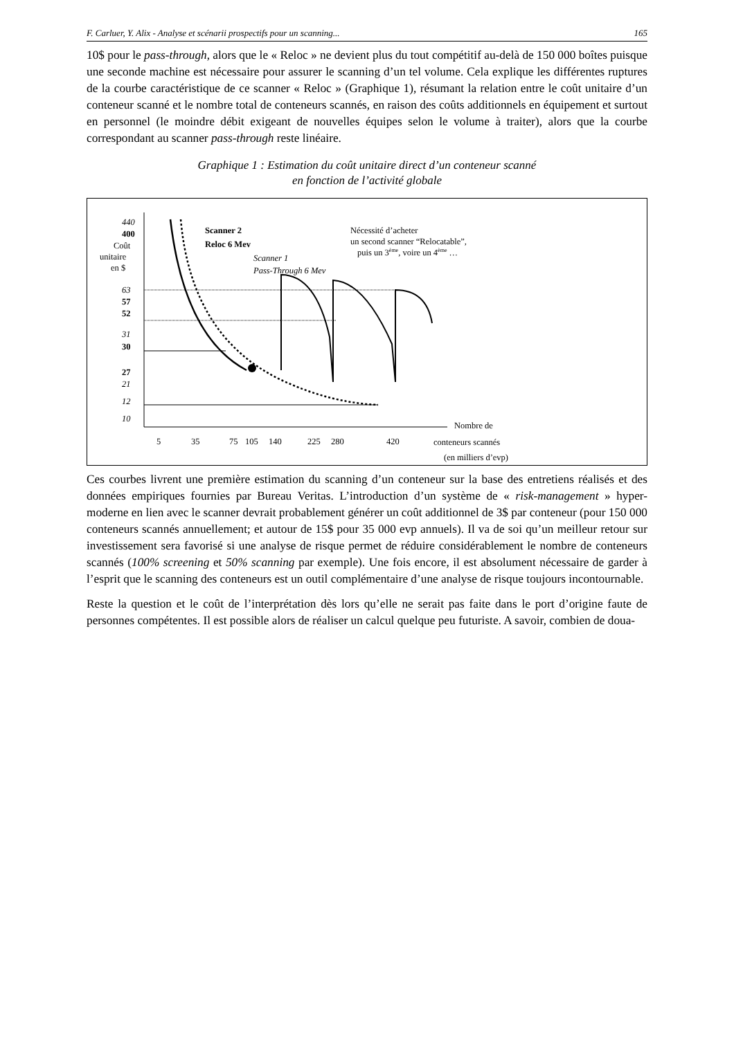F. Carluer, Y. Alix - Analyse et scénarii prospectifs pour un scanning... 165
10$ pour le pass-through, alors que le « Reloc » ne devient plus du tout compétitif au-delà de 150 000 boîtes puisque une seconde machine est nécessaire pour assurer le scanning d’un tel volume. Cela explique les différentes ruptures de la courbe caractéristique de ce scanner « Reloc » (Graphique 1), résumant la relation entre le coût unitaire d’un conteneur scanné et le nombre total de conteneurs scannés, en raison des coûts additionnels en équipement et surtout en personnel (le moindre débit exigeant de nouvelles équipes selon le volume à traiter), alors que la courbe correspondant au scanner pass-through reste linéaire.
Graphique 1 : Estimation du coût unitaire direct d’un conteneur scanné
en fonction de l’activité globale
440
400
Coût
unitaire
en $
63
57
52
31
30
27
21
12
10
Scanner 2
Reloc 6 Mev
Scanner 1
Pass-Through 6 Mev
Nécessité d’acheter
un second scanner “Relocatable”,
puis un 3ème, voire un 4ème …
5
35
75
105
140
225
280
420
Nombre de
conteneurs scannés
(en milliers d’evp)
Ces courbes livrent une première estimation du scanning d’un conteneur sur la base des entretiens réalisés et des données empiriques fournies par Bureau Veritas. L’introduction d’un système de « risk-management » hyper-moderne en lien avec le scanner devrait probablement générer un coût additionnel de 3$ par conteneur (pour 150 000 conteneurs scannés annuellement; et autour de 15$ pour 35 000 evp annuels). Il va de soi qu’un meilleur retour sur investissement sera favorisé si une analyse de risque permet de réduire considérablement le nombre de conteneurs scannés (100% screening et 50% scanning par exemple). Une fois encore, il est absolument nécessaire de garder à l’esprit que le scanning des conteneurs est un outil complémentaire d’une analyse de risque toujours incontournable.
Reste la question et le coût de l’interprétation dès lors qu’elle ne serait pas faite dans le port d’origine faute de personnes compétentes. Il est possible alors de réaliser un calcul quelque peu futuriste. A savoir, combien de doua-